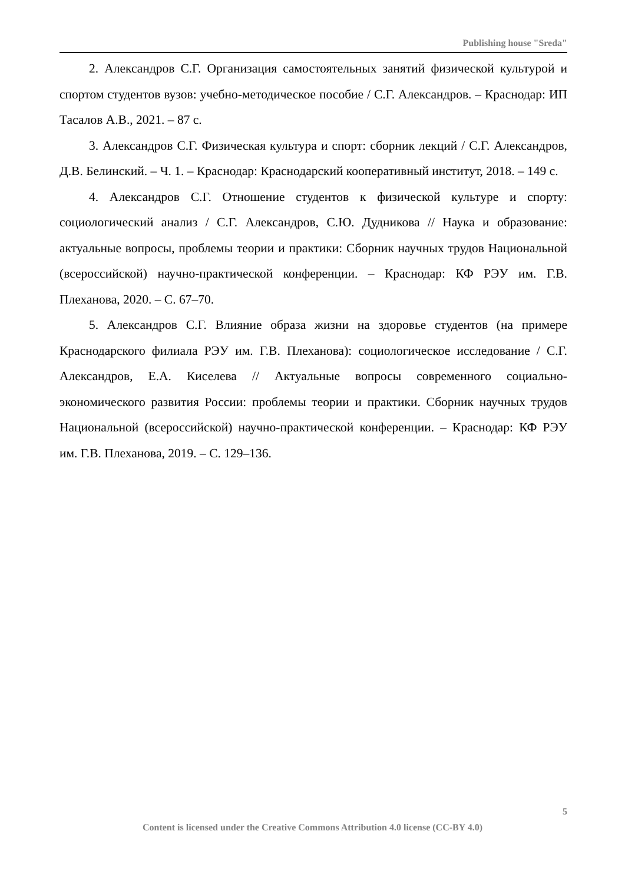Publishing house "Sreda"
2. Александров С.Г. Организация самостоятельных занятий физической культурой и спортом студентов вузов: учебно-методическое пособие / С.Г. Александров. – Краснодар: ИП Тасалов А.В., 2021. – 87 с.
3. Александров С.Г. Физическая культура и спорт: сборник лекций / С.Г. Александров, Д.В. Белинский. – Ч. 1. – Краснодар: Краснодарский кооперативный институт, 2018. – 149 с.
4. Александров С.Г. Отношение студентов к физической культуре и спорту: социологический анализ / С.Г. Александров, С.Ю. Дудникова // Наука и образование: актуальные вопросы, проблемы теории и практики: Сборник научных трудов Национальной (всероссийской) научно-практической конференции. – Краснодар: КФ РЭУ им. Г.В. Плеханова, 2020. – С. 67–70.
5. Александров С.Г. Влияние образа жизни на здоровье студентов (на примере Краснодарского филиала РЭУ им. Г.В. Плеханова): социологическое исследование / С.Г. Александров, Е.А. Киселева // Актуальные вопросы современного социально-экономического развития России: проблемы теории и практики. Сборник научных трудов Национальной (всероссийской) научно-практической конференции. – Краснодар: КФ РЭУ им. Г.В. Плеханова, 2019. – С. 129–136.
5
Content is licensed under the Creative Commons Attribution 4.0 license (CC-BY 4.0)